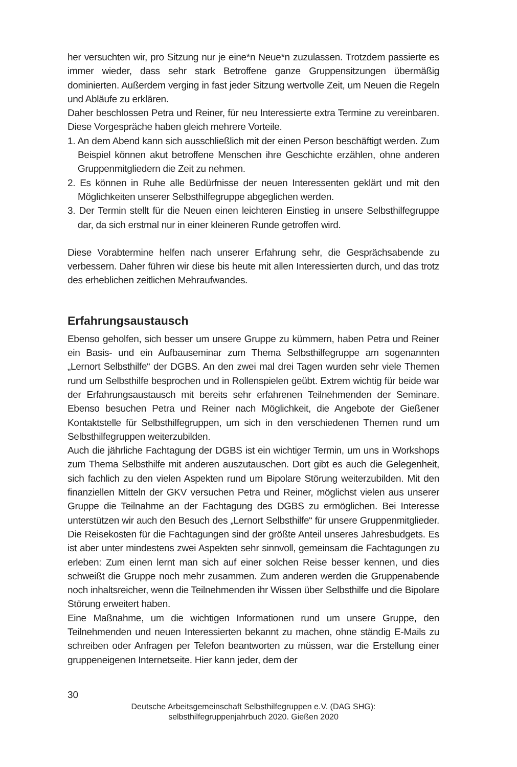her versuchten wir, pro Sitzung nur je eine*n Neue*n zuzulassen. Trotzdem passierte es immer wieder, dass sehr stark Betroffene ganze Gruppensitzungen übermäßig dominierten. Außerdem verging in fast jeder Sitzung wertvolle Zeit, um Neuen die Regeln und Abläufe zu erklären.
Daher beschlossen Petra und Reiner, für neu Interessierte extra Termine zu vereinbaren. Diese Vorgespräche haben gleich mehrere Vorteile.
1. An dem Abend kann sich ausschließlich mit der einen Person beschäftigt werden. Zum Beispiel können akut betroffene Menschen ihre Geschichte erzählen, ohne anderen Gruppenmitgliedern die Zeit zu nehmen.
2. Es können in Ruhe alle Bedürfnisse der neuen Interessenten geklärt und mit den Möglichkeiten unserer Selbsthilfegruppe abgeglichen werden.
3. Der Termin stellt für die Neuen einen leichteren Einstieg in unsere Selbsthilfegruppe dar, da sich erstmal nur in einer kleineren Runde getroffen wird.
Diese Vorabtermine helfen nach unserer Erfahrung sehr, die Gesprächsabende zu verbessern. Daher führen wir diese bis heute mit allen Interessierten durch, und das trotz des erheblichen zeitlichen Mehraufwandes.
Erfahrungsaustausch
Ebenso geholfen, sich besser um unsere Gruppe zu kümmern, haben Petra und Reiner ein Basis- und ein Aufbauseminar zum Thema Selbsthilfegruppe am sogenannten „Lernort Selbsthilfe“ der DGBS. An den zwei mal drei Tagen wurden sehr viele Themen rund um Selbsthilfe besprochen und in Rollenspielen geübt. Extrem wichtig für beide war der Erfahrungsaustausch mit bereits sehr erfahrenen Teilnehmenden der Seminare. Ebenso besuchen Petra und Reiner nach Möglichkeit, die Angebote der Gießener Kontaktstelle für Selbsthilfegruppen, um sich in den verschiedenen Themen rund um Selbsthilfegruppen weiterzubilden.
Auch die jährliche Fachtagung der DGBS ist ein wichtiger Termin, um uns in Workshops zum Thema Selbsthilfe mit anderen auszutauschen. Dort gibt es auch die Gelegenheit, sich fachlich zu den vielen Aspekten rund um Bipolare Störung weiterzubilden. Mit den finanziellen Mitteln der GKV versuchen Petra und Reiner, möglichst vielen aus unserer Gruppe die Teilnahme an der Fachtagung des DGBS zu ermöglichen. Bei Interesse unterstützen wir auch den Besuch des „Lernort Selbsthilfe“ für unsere Gruppenmitglieder. Die Reisekosten für die Fachtagungen sind der größte Anteil unseres Jahresbudgets. Es ist aber unter mindestens zwei Aspekten sehr sinnvoll, gemeinsam die Fachtagungen zu erleben: Zum einen lernt man sich auf einer solchen Reise besser kennen, und dies schweißt die Gruppe noch mehr zusammen. Zum anderen werden die Gruppenabende noch inhaltsreicher, wenn die Teilnehmenden ihr Wissen über Selbsthilfe und die Bipolare Störung erweitert haben.
Eine Maßnahme, um die wichtigen Informationen rund um unsere Gruppe, den Teilnehmenden und neuen Interessierten bekannt zu machen, ohne ständig E-Mails zu schreiben oder Anfragen per Telefon beantworten zu müssen, war die Erstellung einer gruppeneigenen Internetseite. Hier kann jeder, dem der
30
Deutsche Arbeitsgemeinschaft Selbsthilfegruppen e.V. (DAG SHG):
selbsthilfegruppenjahrbuch 2020. Gießen 2020